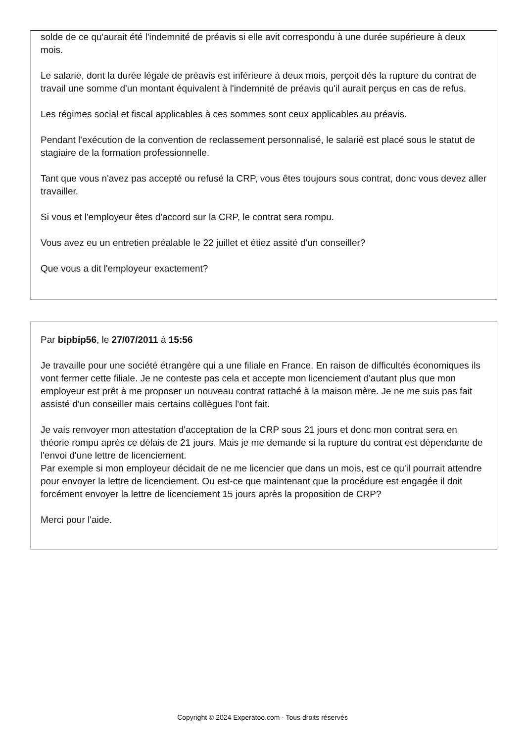solde de ce qu'aurait été l'indemnité de préavis si elle avit correspondu à une durée supérieure à deux mois.
Le salarié, dont la durée légale de préavis est inférieure à deux mois, perçoit dès la rupture du contrat de travail une somme d'un montant équivalent à l'indemnité de préavis qu'il aurait perçus en cas de refus.
Les régimes social et fiscal applicables à ces sommes sont ceux applicables au préavis.
Pendant l'exécution de la convention de reclassement personnalisé, le salarié est placé sous le statut de stagiaire de la formation professionnelle.
Tant que vous n'avez pas accepté ou refusé la CRP, vous êtes toujours sous contrat, donc vous devez aller travailler.
Si vous et l'employeur êtes d'accord sur la CRP, le contrat sera rompu.
Vous avez eu un entretien préalable le 22 juillet et étiez assité d'un conseiller?
Que vous a dit l'employeur exactement?
Par bipbip56, le 27/07/2011 à 15:56
Je travaille pour une société étrangère qui a une filiale en France. En raison de difficultés économiques ils vont fermer cette filiale. Je ne conteste pas cela et accepte mon licenciement d'autant plus que mon employeur est prêt à me proposer un nouveau contrat rattaché à la maison mère. Je ne me suis pas fait assisté d'un conseiller mais certains collègues l'ont fait.
Je vais renvoyer mon attestation d'acceptation de la CRP sous 21 jours et donc mon contrat sera en théorie rompu après ce délais de 21 jours. Mais je me demande si la rupture du contrat est dépendante de l'envoi d'une lettre de licenciement.
Par exemple si mon employeur décidait de ne me licencier que dans un mois, est ce qu'il pourrait attendre pour envoyer la lettre de licenciement. Ou est-ce que maintenant que la procédure est engagée il doit forcément envoyer la lettre de licenciement 15 jours après la proposition de CRP?
Merci pour l'aide.
Copyright © 2024 Experatoo.com - Tous droits réservés